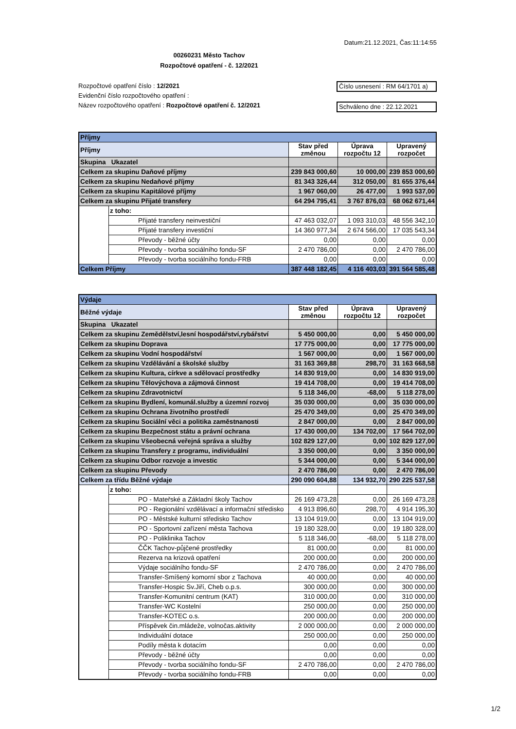Datum:21.12.2021, Čas:11:14:55
00260231 Město Tachov
Rozpočtové opatření - č. 12/2021
Rozpočtové opatření číslo : 12/2021
Evidenční číslo rozpočtového opatření :
Název rozpočtového opatření : Rozpočtové opatření č. 12/2021
Číslo usnesení : RM 64/1701 a)
Schváleno dne : 22.12.2021
| Příjmy | | | | |
| Příjmy | | Stav před změnou | Úprava rozpočtu 12 | Upravený rozpočet |
| Skupina Ukazatel | | | | |
| Celkem za skupinu Daňové příjmy | | 239 843 000,60 | 10 000,00 | 239 853 000,60 |
| Celkem za skupinu Nedaňové příjmy | | 81 343 326,44 | 312 050,00 | 81 655 376,44 |
| Celkem za skupinu Kapitálové příjmy | | 1 967 060,00 | 26 477,00 | 1 993 537,00 |
| Celkem za skupinu Přijaté transfery | | 64 294 795,41 | 3 767 876,03 | 68 062 671,44 |
| | z toho: | | | |
| | Přijaté transfery neinvestiční | 47 463 032,07 | 1 093 310,03 | 48 556 342,10 |
| | Přijaté transfery investiční | 14 360 977,34 | 2 674 566,00 | 17 035 543,34 |
| | Převody - běžné účty | 0,00 | 0,00 | 0,00 |
| | Převody - tvorba sociálního fondu-SF | 2 470 786,00 | 0,00 | 2 470 786,00 |
| | Převody - tvorba sociálního fondu-FRB | 0,00 | 0,00 | 0,00 |
| Celkem Příjmy | | 387 448 182,45 | 4 116 403,03 | 391 564 585,48 |
| Výdaje | | | | |
| Běžné výdaje | | Stav před změnou | Úprava rozpočtu 12 | Upravený rozpočet |
| Skupina Ukazatel | | | | |
| Celkem za skupinu Zemědělství,lesní hospodářství,rybářství | | 5 450 000,00 | 0,00 | 5 450 000,00 |
| Celkem za skupinu Doprava | | 17 775 000,00 | 0,00 | 17 775 000,00 |
| Celkem za skupinu Vodní hospodářství | | 1 567 000,00 | 0,00 | 1 567 000,00 |
| Celkem za skupinu Vzdělávání a školské služby | | 31 163 369,88 | 298,70 | 31 163 668,58 |
| Celkem za skupinu Kultura, církve a sdělovací prostředky | | 14 830 919,00 | 0,00 | 14 830 919,00 |
| Celkem za skupinu Tělovýchova a zájmová činnost | | 19 414 708,00 | 0,00 | 19 414 708,00 |
| Celkem za skupinu Zdravotnictví | | 5 118 346,00 | -68,00 | 5 118 278,00 |
| Celkem za skupinu Bydlení, komunál.služby a územní rozvoj | | 35 030 000,00 | 0,00 | 35 030 000,00 |
| Celkem za skupinu Ochrana životního prostředí | | 25 470 349,00 | 0,00 | 25 470 349,00 |
| Celkem za skupinu Sociální věci a politika zaměstnanosti | | 2 847 000,00 | 0,00 | 2 847 000,00 |
| Celkem za skupinu Bezpečnost státu a právní ochrana | | 17 430 000,00 | 134 702,00 | 17 564 702,00 |
| Celkem za skupinu Všeobecná veřejná správa a služby | | 102 829 127,00 | 0,00 | 102 829 127,00 |
| Celkem za skupinu Transfery z programu, individuální | | 3 350 000,00 | 0,00 | 3 350 000,00 |
| Celkem za skupinu Odbor rozvoje a investic | | 5 344 000,00 | 0,00 | 5 344 000,00 |
| Celkem za skupinu Převody | | 2 470 786,00 | 0,00 | 2 470 786,00 |
| Celkem za třídu Běžné výdaje | | 290 090 604,88 | 134 932,70 | 290 225 537,58 |
| | z toho: | | | |
| | PO - Mateřské a Základní školy Tachov | 26 169 473,28 | 0,00 | 26 169 473,28 |
| | PO - Regionální vzdělávací a informační středisko | 4 913 896,60 | 298,70 | 4 914 195,30 |
| | PO - Městské kulturní středisko Tachov | 13 104 919,00 | 0,00 | 13 104 919,00 |
| | PO - Sportovní zařízení města Tachova | 19 180 328,00 | 0,00 | 19 180 328,00 |
| | PO - Poliklinika Tachov | 5 118 346,00 | -68,00 | 5 118 278,00 |
| | ČČK Tachov-půjčené prostředky | 81 000,00 | 0,00 | 81 000,00 |
| | Rezerva na krizová opatření | 200 000,00 | 0,00 | 200 000,00 |
| | Výdaje sociálního fondu-SF | 2 470 786,00 | 0,00 | 2 470 786,00 |
| | Transfer-Smíšený komorní sbor z Tachova | 40 000,00 | 0,00 | 40 000,00 |
| | Transfer-Hospic Sv.Jiří, Cheb o.p.s. | 300 000,00 | 0,00 | 300 000,00 |
| | Transfer-Komunitní centrum (KAT) | 310 000,00 | 0,00 | 310 000,00 |
| | Transfer-WC Kostelní | 250 000,00 | 0,00 | 250 000,00 |
| | Transfer-KOTEC o.s. | 200 000,00 | 0,00 | 200 000,00 |
| | Příspěvek čin.mládeže, volnočas.aktivity | 2 000 000,00 | 0,00 | 2 000 000,00 |
| | Individuální dotace | 250 000,00 | 0,00 | 250 000,00 |
| | Podíly města k dotacím | 0,00 | 0,00 | 0,00 |
| | Převody - běžné účty | 0,00 | 0,00 | 0,00 |
| | Převody - tvorba sociálního fondu-SF | 2 470 786,00 | 0,00 | 2 470 786,00 |
| | Převody - tvorba sociálního fondu-FRB | 0,00 | 0,00 | 0,00 |
1/2